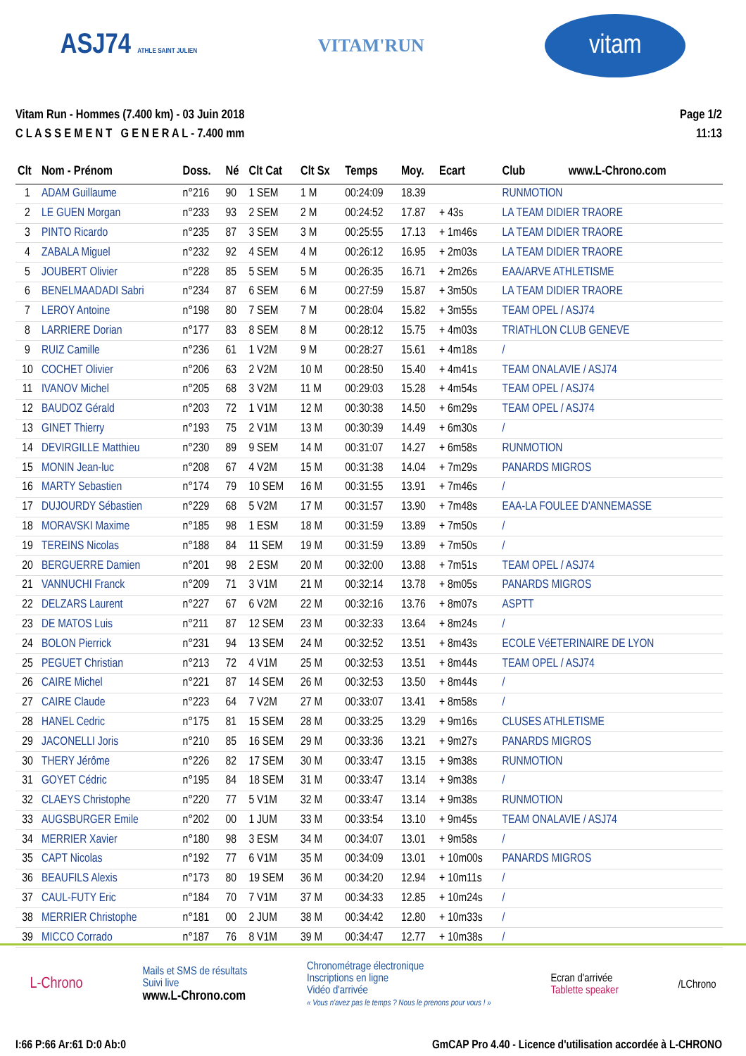ASJ74 ATHLE SAINT JULIEN
VITAM'RUN
vitam
Vitam Run - Hommes (7.400 km) - 03 Juin 2018
C L A S S E M E N T G E N E R A L - 7.400 mm
Page 1/2
11:13
| Clt | Nom - Prénom | Doss. | Né | Clt Cat | Clt Sx | Temps | Moy. | Ecart | Club www.L-Chrono.com |
| --- | --- | --- | --- | --- | --- | --- | --- | --- | --- |
| 1 | ADAM Guillaume | n°216 | 90 | 1 SEM | 1 M | 00:24:09 | 18.39 | | RUNMOTION |
| 2 | LE GUEN Morgan | n°233 | 93 | 2 SEM | 2 M | 00:24:52 | 17.87 | + 43s | LA TEAM DIDIER TRAORE |
| 3 | PINTO Ricardo | n°235 | 87 | 3 SEM | 3 M | 00:25:55 | 17.13 | + 1m46s | LA TEAM DIDIER TRAORE |
| 4 | ZABALA Miguel | n°232 | 92 | 4 SEM | 4 M | 00:26:12 | 16.95 | + 2m03s | LA TEAM DIDIER TRAORE |
| 5 | JOUBERT Olivier | n°228 | 85 | 5 SEM | 5 M | 00:26:35 | 16.71 | + 2m26s | EAA/ARVE ATHLETISME |
| 6 | BENELMAADADI Sabri | n°234 | 87 | 6 SEM | 6 M | 00:27:59 | 15.87 | + 3m50s | LA TEAM DIDIER TRAORE |
| 7 | LEROY Antoine | n°198 | 80 | 7 SEM | 7 M | 00:28:04 | 15.82 | + 3m55s | TEAM OPEL / ASJ74 |
| 8 | LARRIERE Dorian | n°177 | 83 | 8 SEM | 8 M | 00:28:12 | 15.75 | + 4m03s | TRIATHLON CLUB GENEVE |
| 9 | RUIZ Camille | n°236 | 61 | 1 V2M | 9 M | 00:28:27 | 15.61 | + 4m18s | / |
| 10 | COCHET Olivier | n°206 | 63 | 2 V2M | 10 M | 00:28:50 | 15.40 | + 4m41s | TEAM ONALAVIE / ASJ74 |
| 11 | IVANOV Michel | n°205 | 68 | 3 V2M | 11 M | 00:29:03 | 15.28 | + 4m54s | TEAM OPEL / ASJ74 |
| 12 | BAUDOZ Gérald | n°203 | 72 | 1 V1M | 12 M | 00:30:38 | 14.50 | + 6m29s | TEAM OPEL / ASJ74 |
| 13 | GINET Thierry | n°193 | 75 | 2 V1M | 13 M | 00:30:39 | 14.49 | + 6m30s | / |
| 14 | DEVIRGILLE Matthieu | n°230 | 89 | 9 SEM | 14 M | 00:31:07 | 14.27 | + 6m58s | RUNMOTION |
| 15 | MONIN Jean-luc | n°208 | 67 | 4 V2M | 15 M | 00:31:38 | 14.04 | + 7m29s | PANARDS MIGROS |
| 16 | MARTY Sebastien | n°174 | 79 | 10 SEM | 16 M | 00:31:55 | 13.91 | + 7m46s | / |
| 17 | DUJOURDY Sébastien | n°229 | 68 | 5 V2M | 17 M | 00:31:57 | 13.90 | + 7m48s | EAA-LA FOULEE D'ANNEMASSE |
| 18 | MORAVSKI Maxime | n°185 | 98 | 1 ESM | 18 M | 00:31:59 | 13.89 | + 7m50s | / |
| 19 | TEREINS Nicolas | n°188 | 84 | 11 SEM | 19 M | 00:31:59 | 13.89 | + 7m50s | / |
| 20 | BERGUERRE Damien | n°201 | 98 | 2 ESM | 20 M | 00:32:00 | 13.88 | + 7m51s | TEAM OPEL / ASJ74 |
| 21 | VANNUCHI Franck | n°209 | 71 | 3 V1M | 21 M | 00:32:14 | 13.78 | + 8m05s | PANARDS MIGROS |
| 22 | DELZARS Laurent | n°227 | 67 | 6 V2M | 22 M | 00:32:16 | 13.76 | + 8m07s | ASPTT |
| 23 | DE MATOS Luis | n°211 | 87 | 12 SEM | 23 M | 00:32:33 | 13.64 | + 8m24s | / |
| 24 | BOLON Pierrick | n°231 | 94 | 13 SEM | 24 M | 00:32:52 | 13.51 | + 8m43s | ECOLE VéETERINAIRE DE LYON |
| 25 | PEGUET Christian | n°213 | 72 | 4 V1M | 25 M | 00:32:53 | 13.51 | + 8m44s | TEAM OPEL / ASJ74 |
| 26 | CAIRE Michel | n°221 | 87 | 14 SEM | 26 M | 00:32:53 | 13.50 | + 8m44s | / |
| 27 | CAIRE Claude | n°223 | 64 | 7 V2M | 27 M | 00:33:07 | 13.41 | + 8m58s | / |
| 28 | HANEL Cedric | n°175 | 81 | 15 SEM | 28 M | 00:33:25 | 13.29 | + 9m16s | CLUSES ATHLETISME |
| 29 | JACONELLI Joris | n°210 | 85 | 16 SEM | 29 M | 00:33:36 | 13.21 | + 9m27s | PANARDS MIGROS |
| 30 | THERY Jérôme | n°226 | 82 | 17 SEM | 30 M | 00:33:47 | 13.15 | + 9m38s | RUNMOTION |
| 31 | GOYET Cédric | n°195 | 84 | 18 SEM | 31 M | 00:33:47 | 13.14 | + 9m38s | / |
| 32 | CLAEYS Christophe | n°220 | 77 | 5 V1M | 32 M | 00:33:47 | 13.14 | + 9m38s | RUNMOTION |
| 33 | AUGSBURGER Emile | n°202 | 00 | 1 JUM | 33 M | 00:33:54 | 13.10 | + 9m45s | TEAM ONALAVIE / ASJ74 |
| 34 | MERRIER Xavier | n°180 | 98 | 3 ESM | 34 M | 00:34:07 | 13.01 | + 9m58s | / |
| 35 | CAPT Nicolas | n°192 | 77 | 6 V1M | 35 M | 00:34:09 | 13.01 | + 10m00s | PANARDS MIGROS |
| 36 | BEAUFILS Alexis | n°173 | 80 | 19 SEM | 36 M | 00:34:20 | 12.94 | + 10m11s | / |
| 37 | CAUL-FUTY Eric | n°184 | 70 | 7 V1M | 37 M | 00:34:33 | 12.85 | + 10m24s | / |
| 38 | MERRIER Christophe | n°181 | 00 | 2 JUM | 38 M | 00:34:42 | 12.80 | + 10m33s | / |
| 39 | MICCO Corrado | n°187 | 76 | 8 V1M | 39 M | 00:34:47 | 12.77 | + 10m38s | / |
L-Chrono
Mails et SMS de résultats
Suivi live
www.L-Chrono.com
Chronométrage électronique
Inscriptions en ligne
Vidéo d'arrivée
« Vous n'avez pas le temps ? Nous le prenons pour vous ! »
Ecran d'arrivée
Tablette speaker
/LChrono
I:66 P:66 Ar:61 D:0 Ab:0 GmCAP Pro 4.40 - Licence d'utilisation accordée à L-CHRONO